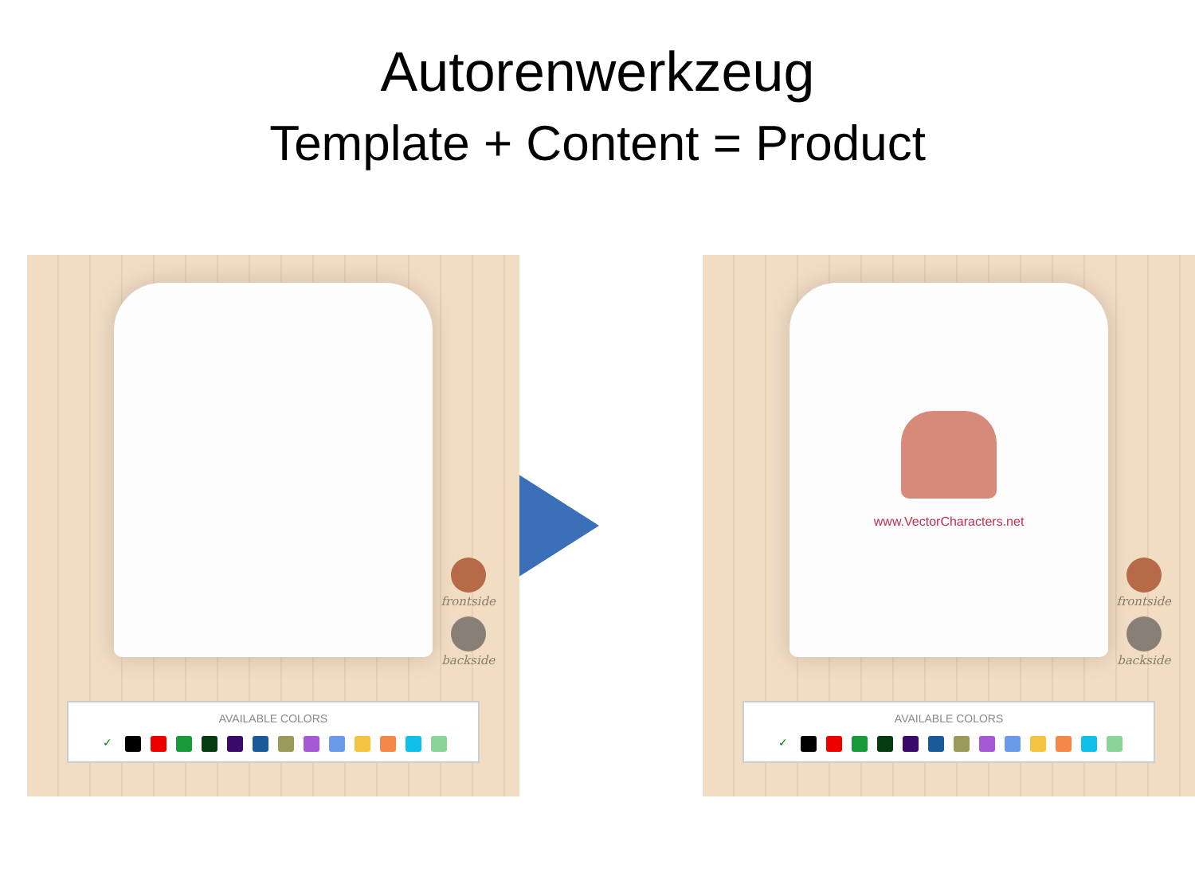Autorenwerkzeug
Template + Content = Product
frontside
backside
AVAILABLE COLORS
✓
www.VectorCharacters.net
frontside
backside
AVAILABLE COLORS
✓